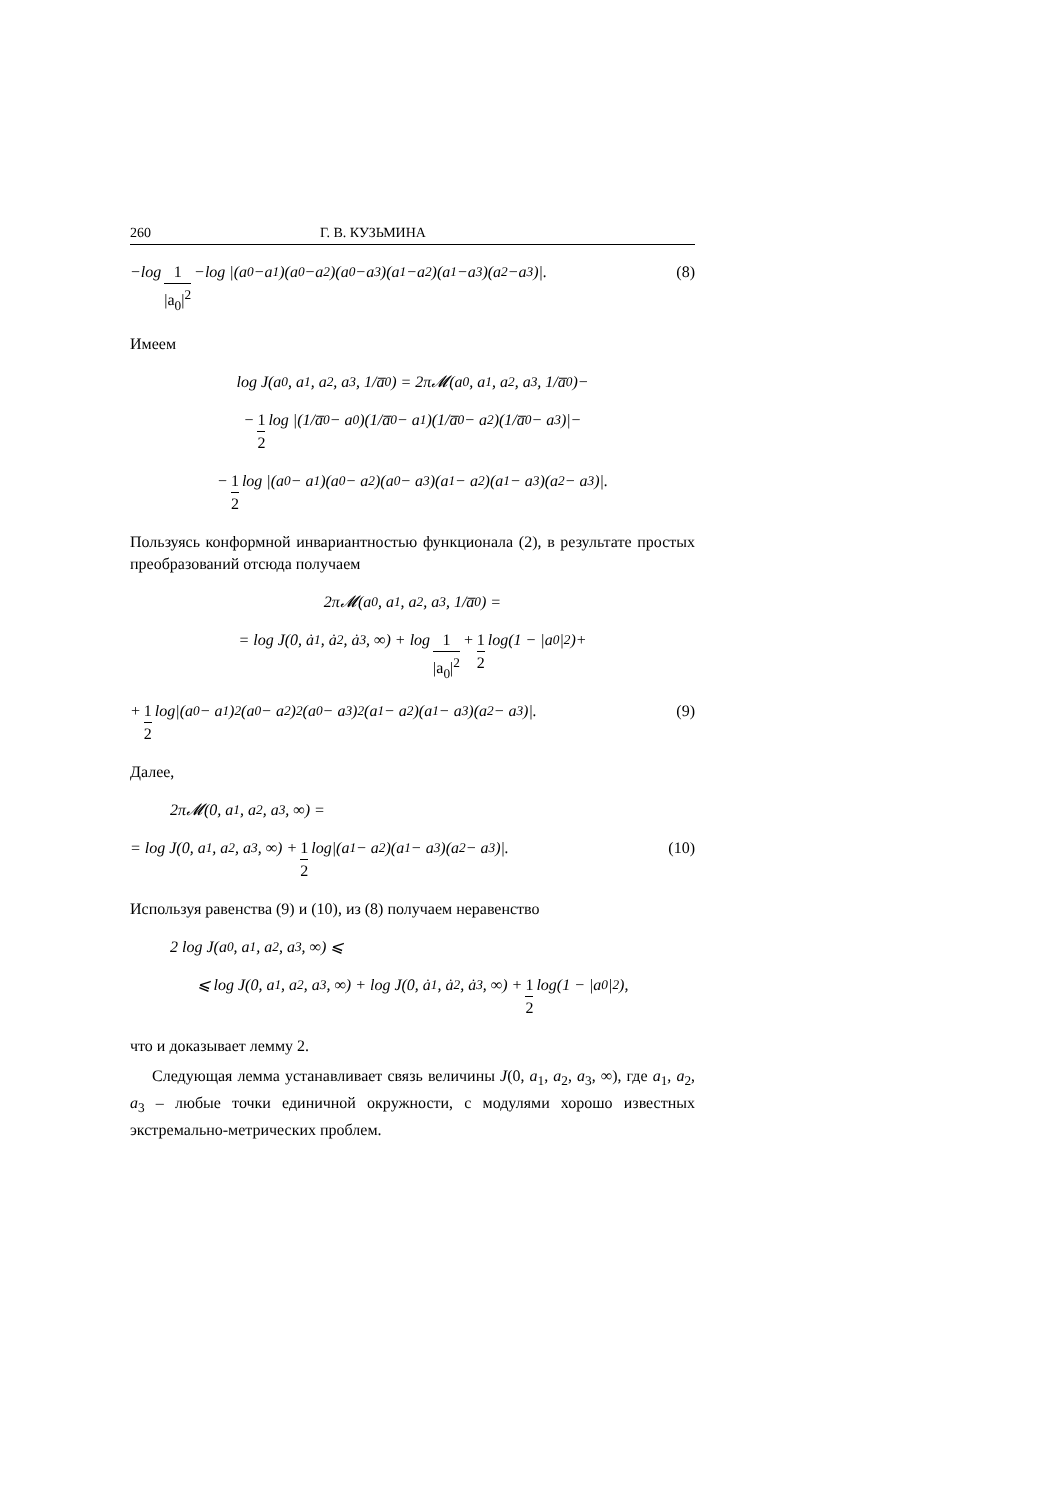260 Г. В. КУЗЬМИНА
−log 1 |a<sub>0</sub>|<sup>2</sup> −log |(a<sub>0</sub>−a<sub>1</sub>)(a<sub>0</sub>−a<sub>2</sub>)(a<sub>0</sub>−a<sub>3</sub>)(a<sub>1</sub>−a<sub>2</sub>)(a<sub>1</sub>−a<sub>3</sub>)(a<sub>2</sub>−a<sub>3</sub>)|. (8)
Имеем
log J(a<sub>0</sub>, a<sub>1</sub>, a<sub>2</sub>, a<sub>3</sub>, 1/a̅<sub>0</sub>) = 2π𝓜(a<sub>0</sub>, a<sub>1</sub>, a<sub>2</sub>, a<sub>3</sub>, 1/a̅<sub>0</sub>)−
− 1 2 log |(1/a̅<sub>0</sub> − a<sub>0</sub>)(1/a̅<sub>0</sub> − a<sub>1</sub>)(1/a̅<sub>0</sub> − a<sub>2</sub>)(1/a̅<sub>0</sub> − a<sub>3</sub>)|−
− 1 2 log |(a<sub>0</sub> − a<sub>1</sub>)(a<sub>0</sub> − a<sub>2</sub>)(a<sub>0</sub> − a<sub>3</sub>)(a<sub>1</sub> − a<sub>2</sub>)(a<sub>1</sub> − a<sub>3</sub>)(a<sub>2</sub> − a<sub>3</sub>)|.
Пользуясь конформной инвариантностью функционала (2), в результате простых преобразований отсюда получаем
2π𝓜(a<sub>0</sub>, a<sub>1</sub>, a<sub>2</sub>, a<sub>3</sub>, 1/a̅<sub>0</sub>) =
= log J(0, ȧ<sub>1</sub>, ȧ<sub>2</sub>, ȧ<sub>3</sub>, ∞) + log 1 |a<sub>0</sub>|<sup>2</sup> + 1 2 log(1 − |a<sub>0</sub>|<sup>2</sup>)+
+ 1 2 log|(a<sub>0</sub> − a<sub>1</sub>)<sup>2</sup>(a<sub>0</sub> − a<sub>2</sub>)<sup>2</sup>(a<sub>0</sub> − a<sub>3</sub>)<sup>2</sup>(a<sub>1</sub> − a<sub>2</sub>)(a<sub>1</sub> − a<sub>3</sub>)(a<sub>2</sub> − a<sub>3</sub>)|. (9)
Далее,
2π𝓜(0, a<sub>1</sub>, a<sub>2</sub>, a<sub>3</sub>, ∞) =
= log J(0, a<sub>1</sub>, a<sub>2</sub>, a<sub>3</sub>, ∞) + 1 2 log|(a<sub>1</sub> − a<sub>2</sub>)(a<sub>1</sub> − a<sub>3</sub>)(a<sub>2</sub> − a<sub>3</sub>)|. (10)
Используя равенства (9) и (10), из (8) получаем неравенство
2 log J(a<sub>0</sub>, a<sub>1</sub>, a<sub>2</sub>, a<sub>3</sub>, ∞) ⩽
⩽ log J(0, a<sub>1</sub>, a<sub>2</sub>, a<sub>3</sub>, ∞) + log J(0, ȧ<sub>1</sub>, ȧ<sub>2</sub>, ȧ<sub>3</sub>, ∞) + 1 2 log(1 − |a<sub>0</sub>|<sup>2</sup>),
что и доказывает лемму 2.
Следующая лемма устанавливает связь величины J(0, a<sub>1</sub>, a<sub>2</sub>, a<sub>3</sub>, ∞), где a<sub>1</sub>, a<sub>2</sub>, a<sub>3</sub> – любые точки единичной окружности, с модулями хорошо известных экстремально-метрических проблем.